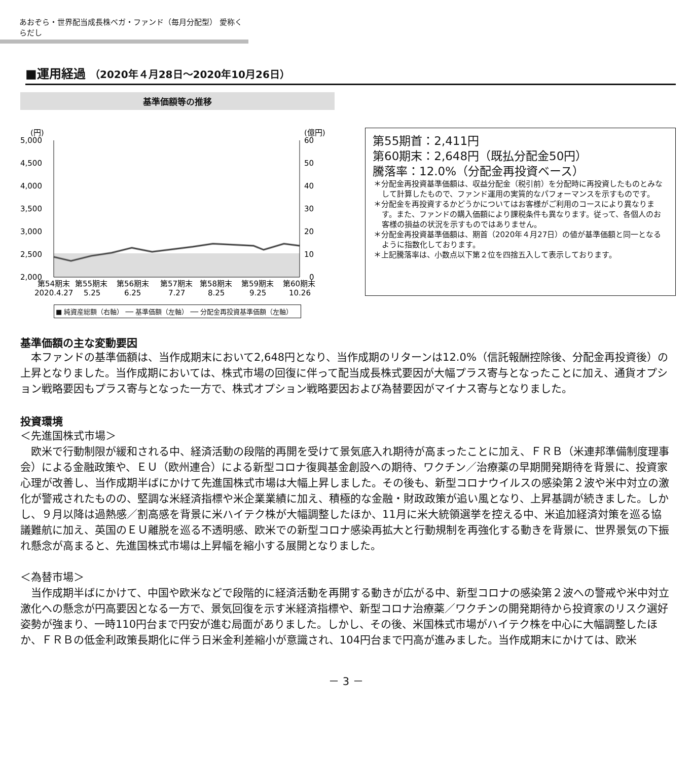あおぞら・世界配当成長株ベガ・ファンド（毎月分配型） 愛称くらだし
■運用経過 （2020年４月28日～2020年10月26日）
基準価額等の推移
(円)
(億円)
5,000
4,500
4,000
3,500
3,000
2,500
2,000
60
50
40
30
20
10
0
第54期末
第55期末
第56期末
第57期末
第58期末
第59期末
第60期末
2020.4.27
5.25
6.25
7.27
8.25
9.25
10.26
■ 純資産総額（右軸） ── 基準価額（左軸） ── 分配金再投資基準価額（左軸）
第55期首：2,411円
第60期末：2,648円（既払分配金50円）
騰落率：12.0%（分配金再投資ベース）
＊分配金再投資基準価額は、収益分配金（税引前）を分配時に再投資したものとみなして計算したもので、ファンド運用の実質的なパフォーマンスを示すものです。
＊分配金を再投資するかどうかについてはお客様がご利用のコースにより異なります。また、ファンドの購入価額により課税条件も異なります。従って、各個人のお客様の損益の状況を示すものではありません。
＊分配金再投資基準価額は、期首（2020年４月27日）の値が基準価額と同一となるように指数化しております。
＊上記騰落率は、小数点以下第２位を四捨五入して表示しております。
基準価額の主な変動要因
本ファンドの基準価額は、当作成期末において2,648円となり、当作成期のリターンは12.0%（信託報酬控除後、分配金再投資後）の上昇となりました。当作成期においては、株式市場の回復に伴って配当成長株式要因が大幅プラス寄与となったことに加え、通貨オプション戦略要因もプラス寄与となった一方で、株式オプション戦略要因および為替要因がマイナス寄与となりました。
投資環境
＜先進国株式市場＞
欧米で行動制限が緩和される中、経済活動の段階的再開を受けて景気底入れ期待が高まったことに加え、ＦＲＢ（米連邦準備制度理事会）による金融政策や、ＥＵ（欧州連合）による新型コロナ復興基金創設への期待、ワクチン／治療薬の早期開発期待を背景に、投資家心理が改善し、当作成期半ばにかけて先進国株式市場は大幅上昇しました。その後も、新型コロナウイルスの感染第２波や米中対立の激化が警戒されたものの、堅調な米経済指標や米企業業績に加え、積極的な金融・財政政策が追い風となり、上昇基調が続きました。しかし、９月以降は過熱感／割高感を背景に米ハイテク株が大幅調整したほか、11月に米大統領選挙を控える中、米追加経済対策を巡る協議難航に加え、英国のＥＵ離脱を巡る不透明感、欧米での新型コロナ感染再拡大と行動規制を再強化する動きを背景に、世界景気の下振れ懸念が高まると、先進国株式市場は上昇幅を縮小する展開となりました。
＜為替市場＞
当作成期半ばにかけて、中国や欧米などで段階的に経済活動を再開する動きが広がる中、新型コロナの感染第２波への警戒や米中対立激化への懸念が円高要因となる一方で、景気回復を示す米経済指標や、新型コロナ治療薬／ワクチンの開発期待から投資家のリスク選好姿勢が強まり、一時110円台まで円安が進む局面がありました。しかし、その後、米国株式市場がハイテク株を中心に大幅調整したほか、ＦＲＢの低金利政策長期化に伴う日米金利差縮小が意識され、104円台まで円高が進みました。当作成期末にかけては、欧米
－ 3 －